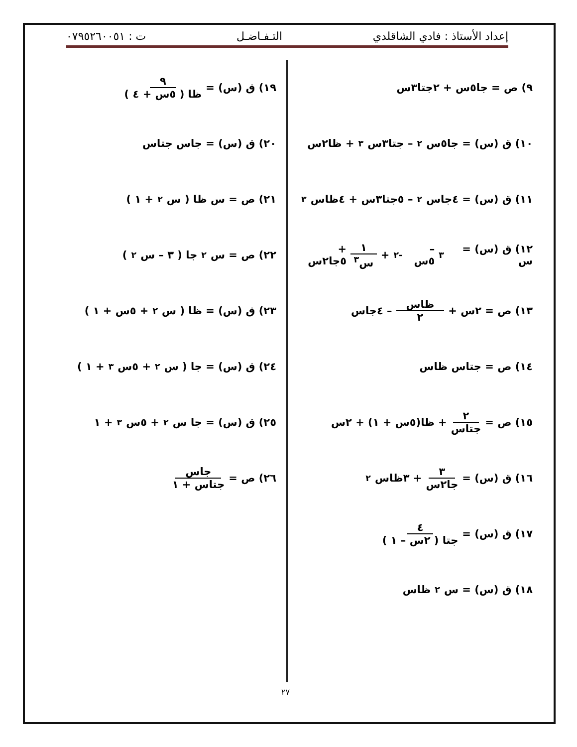إعداد الأستاذ : فادي الشاقلدي التـفـاضـل ت : ٠٧٩٥٢٦٠٠٥١
٩) ص = جا٥س + ٢جتا٣س
١٠) ق (س) = جا٥س<sup>٢</sup> – جتا٣س<sup>٣</sup> + ظا٢س
١١) ق (س) = ٤جاس<sup>٢</sup> – ٥جتا٣س + ٤ظاس<sup>٣</sup>
١٢) ق (س) = س<sup>٣</sup> – ٥س<sup>-٢</sup> + ١ س<sup>٣</sup> + ٥جا٢س
١٣) ص = ٢س + ظاس ٢ – ٤جاس
١٤) ص = جتاس ظاس
١٥) ص = ٢ جتاس + ظا(٥س + ١) + ٢س
١٦) ق (س) = ٣ جا٢س + ٣ظاس<sup>٢</sup>
١٧) ق (س) = ٤ جتا ( ٢س – ١ )
١٨) ق (س) = س<sup>٢</sup> ظاس
١٩) ق (س) = ٩ ظا ( ٥س + ٤ )
٢٠) ق (س) = جاس جتاس
٢١) ص = س ظا ( س<sup>٢</sup> + ١ )
٢٢) ص = س<sup>٢</sup> جا ( ٣ – س<sup>٢</sup> )
٢٣) ق (س) = ظا ( س<sup>٢</sup> + ٥س + ١ )
٢٤) ق (س) = جا ( س<sup>٢</sup> + ٥س<sup>٣</sup> + ١ )
٢٥) ق (س) = جا س<sup>٢</sup> + ٥س<sup>٣</sup> + ١
٢٦) ص = جاس جتاس + ١
٢٧